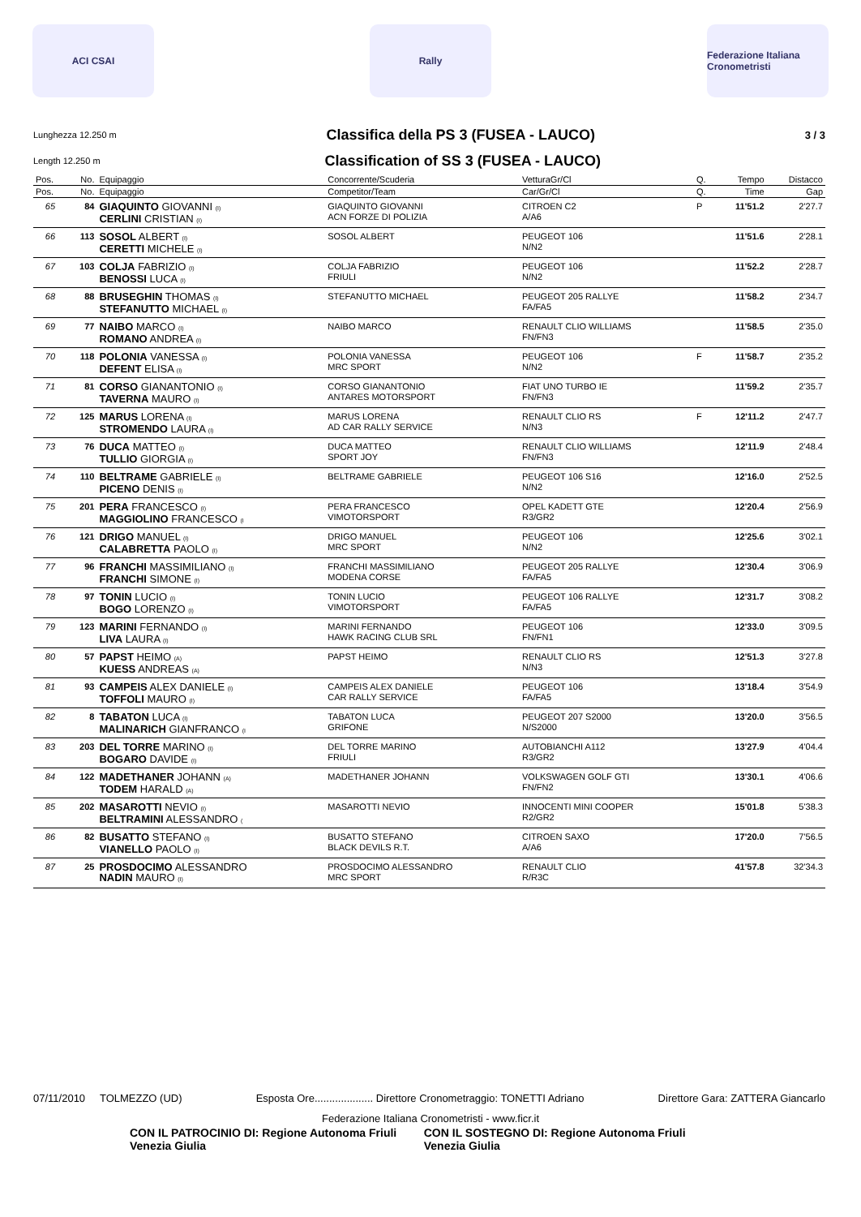ACI CSAI Rally
Federazione Italiana Cronometristi
Lunghezza 12.250 m
Classifica della PS 3 (FUSEA - LAUCO)
3 / 3
Length 12.250 m
Classification of SS 3 (FUSEA - LAUCO)
| Pos. | No. | Equipaggio | Concorrente/Scuderia | VetturaGr/Cl | Q. | Tempo | Distacco |
| --- | --- | --- | --- | --- | --- | --- | --- |
| Pos. | No. | Equipaggio | Competitor/Team | Car/Gr/Cl | Q. | Time | Gap |
| 65 | 84 | GIAQUINTO GIOVANNI (I) CERLINI CRISTIAN (I) | GIAQUINTO GIOVANNI ACN FORZE DI POLIZIA | CITROEN C2 A/A6 | P | 11'51.2 | 2'27.7 |
| 66 | 113 | SOSOL ALBERT (I) CERETTI MICHELE (I) | SOSOL ALBERT | PEUGEOT 106 N/N2 | | 11'51.6 | 2'28.1 |
| 67 | 103 | COLJA FABRIZIO (I) BENOSSI LUCA (I) | COLJA FABRIZIO FRIULI | PEUGEOT 106 N/N2 | | 11'52.2 | 2'28.7 |
| 68 | 88 | BRUSEGHIN THOMAS (I) STEFANUTTO MICHAEL (I) | STEFANUTTO MICHAEL | PEUGEOT 205 RALLYE FA/FA5 | | 11'58.2 | 2'34.7 |
| 69 | 77 | NAIBO MARCO (I) ROMANO ANDREA (I) | NAIBO MARCO | RENAULT CLIO WILLIAMS FN/FN3 | | 11'58.5 | 2'35.0 |
| 70 | 118 | POLONIA VANESSA (I) DEFENT ELISA (I) | POLONIA VANESSA MRC SPORT | PEUGEOT 106 N/N2 | F | 11'58.7 | 2'35.2 |
| 71 | 81 | CORSO GIANANTONIO (I) TAVERNA MAURO (I) | CORSO GIANANTONIO ANTARES MOTORSPORT | FIAT UNO TURBO IE FN/FN3 | | 11'59.2 | 2'35.7 |
| 72 | 125 | MARUS LORENA (I) STROMENDO LAURA (I) | MARUS LORENA AD CAR RALLY SERVICE | RENAULT CLIO RS N/N3 | F | 12'11.2 | 2'47.7 |
| 73 | 76 | DUCA MATTEO (I) TULLIO GIORGIA (I) | DUCA MATTEO SPORT JOY | RENAULT CLIO WILLIAMS FN/FN3 | | 12'11.9 | 2'48.4 |
| 74 | 110 | BELTRAME GABRIELE (I) PICENO DENIS (I) | BELTRAME GABRIELE | PEUGEOT 106 S16 N/N2 | | 12'16.0 | 2'52.5 |
| 75 | 201 | PERA FRANCESCO (I) MAGGIOLINO FRANCESCO (I | PERA FRANCESCO VIMOTORSPORT | OPEL KADETT GTE R3/GR2 | | 12'20.4 | 2'56.9 |
| 76 | 121 | DRIGO MANUEL (I) CALABRETTA PAOLO (I) | DRIGO MANUEL MRC SPORT | PEUGEOT 106 N/N2 | | 12'25.6 | 3'02.1 |
| 77 | 96 | FRANCHI MASSIMILIANO (I) FRANCHI SIMONE (I) | FRANCHI MASSIMILIANO MODENA CORSE | PEUGEOT 205 RALLYE FA/FA5 | | 12'30.4 | 3'06.9 |
| 78 | 97 | TONIN LUCIO (I) BOGO LORENZO (I) | TONIN LUCIO VIMOTORSPORT | PEUGEOT 106 RALLYE FA/FA5 | | 12'31.7 | 3'08.2 |
| 79 | 123 | MARINI FERNANDO (I) LIVA LAURA (I) | MARINI FERNANDO HAWK RACING CLUB SRL | PEUGEOT 106 FN/FN1 | | 12'33.0 | 3'09.5 |
| 80 | 57 | PAPST HEIMO (A) KUESS ANDREAS (A) | PAPST HEIMO | RENAULT CLIO RS N/N3 | | 12'51.3 | 3'27.8 |
| 81 | 93 | CAMPEIS ALEX DANIELE (I) TOFFOLI MAURO (I) | CAMPEIS ALEX DANIELE CAR RALLY SERVICE | PEUGEOT 106 FA/FA5 | | 13'18.4 | 3'54.9 |
| 82 | 8 | TABATON LUCA (I) MALINARICH GIANFRANCO (I | TABATON LUCA GRIFONE | PEUGEOT 207 S2000 N/S2000 | | 13'20.0 | 3'56.5 |
| 83 | 203 | DEL TORRE MARINO (I) BOGARO DAVIDE (I) | DEL TORRE MARINO FRIULI | AUTOBIANCHI A112 R3/GR2 | | 13'27.9 | 4'04.4 |
| 84 | 122 | MADETHANER JOHANN (A) TODEM HARALD (A) | MADETHANER JOHANN | VOLKSWAGEN GOLF GTI FN/FN2 | | 13'30.1 | 4'06.6 |
| 85 | 202 | MASAROTTI NEVIO (I) BELTRAMINI ALESSANDRO ( | MASAROTTI NEVIO | INNOCENTI MINI COOPER R2/GR2 | | 15'01.8 | 5'38.3 |
| 86 | 82 | BUSATTO STEFANO (I) VIANELLO PAOLO (I) | BUSATTO STEFANO BLACK DEVILS R.T. | CITROEN SAXO A/A6 | | 17'20.0 | 7'56.5 |
| 87 | 25 | PROSDOCIMO ALESSANDRO NADIN MAURO (I) | PROSDOCIMO ALESSANDRO MRC SPORT | RENAULT CLIO R/R3C | | 41'57.8 | 32'34.3 |
07/11/2010 TOLMEZZO (UD) Esposta Ore.................... Direttore Cronometraggio: TONETTI Adriano Direttore Gara: ZATTERA Giancarlo
Federazione Italiana Cronometristi - www.ficr.it
CON IL PATROCINIO DI: Regione Autonoma Friuli Venezia Giulia CON IL SOSTEGNO DI: Regione Autonoma Friuli Venezia Giulia